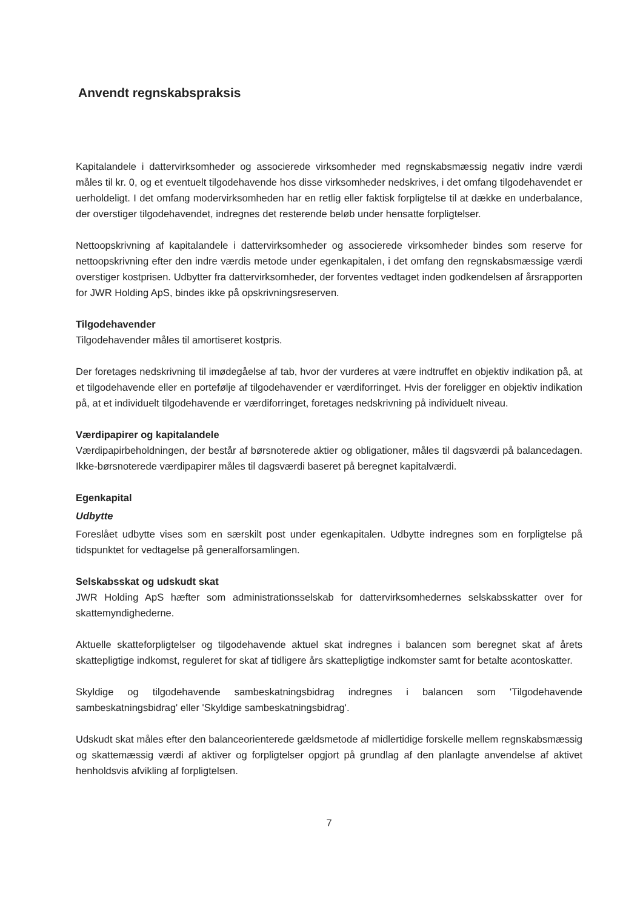Anvendt regnskabspraksis
Kapitalandele i dattervirksomheder og associerede virksomheder med regnskabsmæssig negativ indre værdi måles til kr. 0, og et eventuelt tilgodehavende hos disse virksomheder nedskrives, i det omfang tilgodehavendet er uerholdeligt. I det omfang modervirksomheden har en retlig eller faktisk forpligtelse til at dække en underbalance, der overstiger tilgodehavendet, indregnes det resterende beløb under hensatte forpligtelser.
Nettoopskrivning af kapitalandele i dattervirksomheder og associerede virksomheder bindes som reserve for nettoopskrivning efter den indre værdis metode under egenkapitalen, i det omfang den regnskabsmæssige værdi overstiger kostprisen. Udbytter fra dattervirksomheder, der forventes vedtaget inden godkendelsen af årsrapporten for JWR Holding ApS, bindes ikke på opskrivningsreserven.
Tilgodehavender
Tilgodehavender måles til amortiseret kostpris.
Der foretages nedskrivning til imødegåelse af tab, hvor der vurderes at være indtruffet en objektiv indikation på, at et tilgodehavende eller en portefølje af tilgodehavender er værdiforringet. Hvis der foreligger en objektiv indikation på, at et individuelt tilgodehavende er værdiforringet, foretages nedskrivning på individuelt niveau.
Værdipapirer og kapitalandele
Værdipapirbeholdningen, der består af børsnoterede aktier og obligationer, måles til dagsværdi på balancedagen. Ikke-børsnoterede værdipapirer måles til dagsværdi baseret på beregnet kapitalværdi.
Egenkapital
Udbytte
Foreslået udbytte vises som en særskilt post under egenkapitalen. Udbytte indregnes som en forpligtelse på tidspunktet for vedtagelse på generalforsamlingen.
Selskabsskat og udskudt skat
JWR Holding ApS hæfter som administrationsselskab for dattervirksomhedernes selskabsskatter over for skattemyndighederne.
Aktuelle skatteforpligtelser og tilgodehavende aktuel skat indregnes i balancen som beregnet skat af årets skattepligtige indkomst, reguleret for skat af tidligere års skattepligtige indkomster samt for betalte acontoskatter.
Skyldige og tilgodehavende sambeskatningsbidrag indregnes i balancen som 'Tilgodehavende sambeskatningsbidrag' eller 'Skyldige sambeskatningsbidrag'.
Udskudt skat måles efter den balanceorienterede gældsmetode af midlertidige forskelle mellem regnskabsmæssig og skattemæssig værdi af aktiver og forpligtelser opgjort på grundlag af den planlagte anvendelse af aktivet henholdsvis afvikling af forpligtelsen.
7